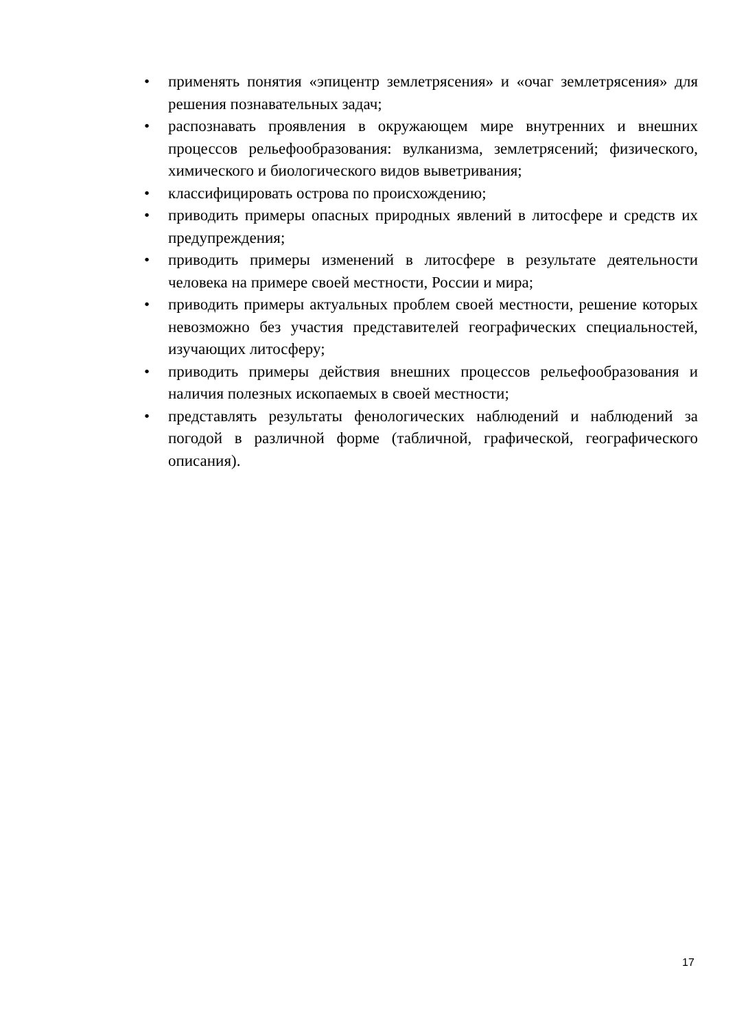• применять понятия «эпицентр землетрясения» и «очаг землетрясения» для решения познавательных задач;
• распознавать проявления в окружающем мире внутренних и внешних процессов рельефообразования: вулканизма, землетрясений; физического, химического и биологического видов выветривания;
• классифицировать острова по происхождению;
• приводить примеры опасных природных явлений в литосфере и средств их предупреждения;
• приводить примеры изменений в литосфере в результате деятельности человека на примере своей местности, России и мира;
• приводить примеры актуальных проблем своей местности, решение которых невозможно без участия представителей географических специальностей, изучающих литосферу;
• приводить примеры действия внешних процессов рельефообразования и наличия полезных ископаемых в своей местности;
• представлять результаты фенологических наблюдений и наблюдений за погодой в различной форме (табличной, графической, географического описания).
17